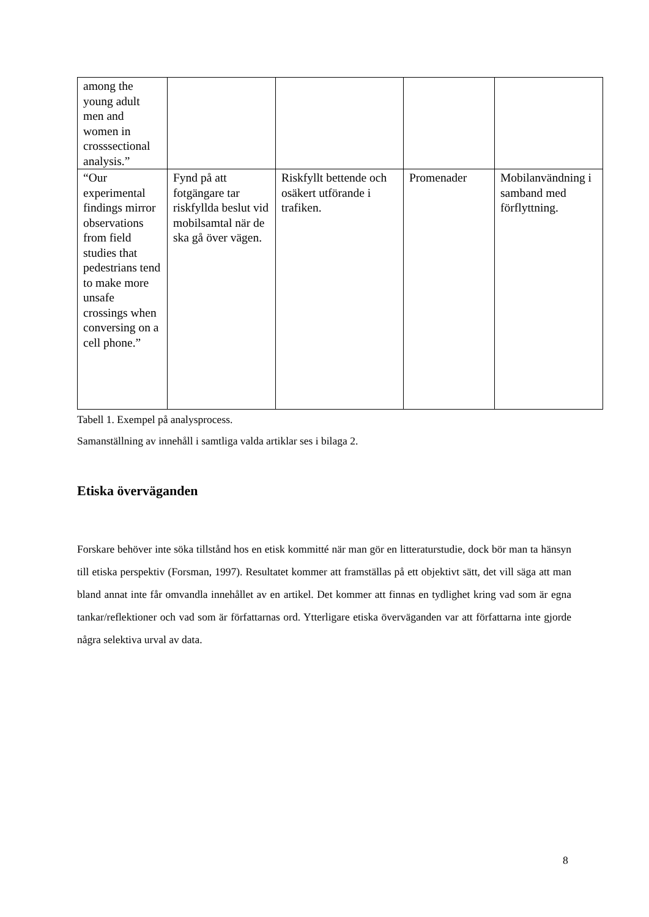| among the young adult men and women in crosssectional analysis.” | | | | |
| “Our experimental findings mirror observations from field studies that pedestrians tend to make more unsafe crossings when conversing on a cell phone.” | Fynd på att fotgängare tar riskfyllda beslut vid mobilsamtal när de ska gå över vägen. | Riskfyllt bettende och osäkert utförande i trafiken. | Promenader | Mobilanvändning i samband med förflyttning. |
Tabell 1. Exempel på analysprocess.
Samanställning av innehåll i samtliga valda artiklar ses i bilaga 2.
Etiska överväganden
Forskare behöver inte söka tillstånd hos en etisk kommitté när man gör en litteraturstudie, dock bör man ta hänsyn till etiska perspektiv (Forsman, 1997). Resultatet kommer att framställas på ett objektivt sätt, det vill säga att man bland annat inte får omvandla innehållet av en artikel. Det kommer att finnas en tydlighet kring vad som är egna tankar/reflektioner och vad som är författarnas ord. Ytterligare etiska överväganden var att författarna inte gjorde några selektiva urval av data.
8